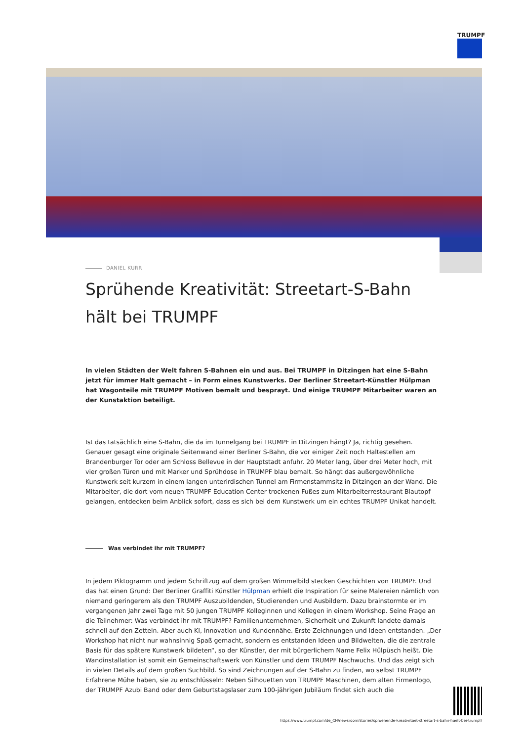TRUMPF
DANIEL KURR
Sprühende Kreativität: Streetart-S-Bahn hält bei TRUMPF
In vielen Städten der Welt fahren S-Bahnen ein und aus. Bei TRUMPF in Ditzingen hat eine S-Bahn jetzt für immer Halt gemacht – in Form eines Kunstwerks. Der Berliner Streetart-Künstler Hülpman hat Wagonteile mit TRUMPF Motiven bemalt und besprayt. Und einige TRUMPF Mitarbeiter waren an der Kunstaktion beteiligt.
Ist das tatsächlich eine S-Bahn, die da im Tunnelgang bei TRUMPF in Ditzingen hängt? Ja, richtig gesehen. Genauer gesagt eine originale Seitenwand einer Berliner S-Bahn, die vor einiger Zeit noch Haltestellen am Brandenburger Tor oder am Schloss Bellevue in der Hauptstadt anfuhr. 20 Meter lang, über drei Meter hoch, mit vier großen Türen und mit Marker und Sprühdose in TRUMPF blau bemalt. So hängt das außergewöhnliche Kunstwerk seit kurzem in einem langen unterirdischen Tunnel am Firmenstammsitz in Ditzingen an der Wand. Die Mitarbeiter, die dort vom neuen TRUMPF Education Center trockenen Fußes zum Mitarbeiterrestaurant Blautopf gelangen, entdecken beim Anblick sofort, dass es sich bei dem Kunstwerk um ein echtes TRUMPF Unikat handelt.
Was verbindet ihr mit TRUMPF?
In jedem Piktogramm und jedem Schriftzug auf dem großen Wimmelbild stecken Geschichten von TRUMPF. Und das hat einen Grund: Der Berliner Graffiti Künstler Hülpman erhielt die Inspiration für seine Malereien nämlich von niemand geringerem als den TRUMPF Auszubildenden, Studierenden und Ausbildern. Dazu brainstormte er im vergangenen Jahr zwei Tage mit 50 jungen TRUMPF Kolleginnen und Kollegen in einem Workshop. Seine Frage an die Teilnehmer: Was verbindet ihr mit TRUMPF? Familienunternehmen, Sicherheit und Zukunft landete damals schnell auf den Zetteln. Aber auch KI, Innovation und Kundennähe. Erste Zeichnungen und Ideen entstanden. „Der Workshop hat nicht nur wahnsinnig Spaß gemacht, sondern es entstanden Ideen und Bildwelten, die die zentrale Basis für das spätere Kunstwerk bildeten“, so der Künstler, der mit bürgerlichem Name Felix Hülpüsch heißt. Die Wandinstallation ist somit ein Gemeinschaftswerk von Künstler und dem TRUMPF Nachwuchs. Und das zeigt sich in vielen Details auf dem großen Suchbild. So sind Zeichnungen auf der S-Bahn zu finden, wo selbst TRUMPF Erfahrene Mühe haben, sie zu entschlüsseln: Neben Silhouetten von TRUMPF Maschinen, dem alten Firmenlogo, der TRUMPF Azubi Band oder dem Geburtstagslaser zum 100-jährigen Jubiläum findet sich auch die
https://www.trumpf.com/de_CH/newsroom/stories/spruehende-kreativitaet-streetart-s-bahn-haelt-bei-trumpf/